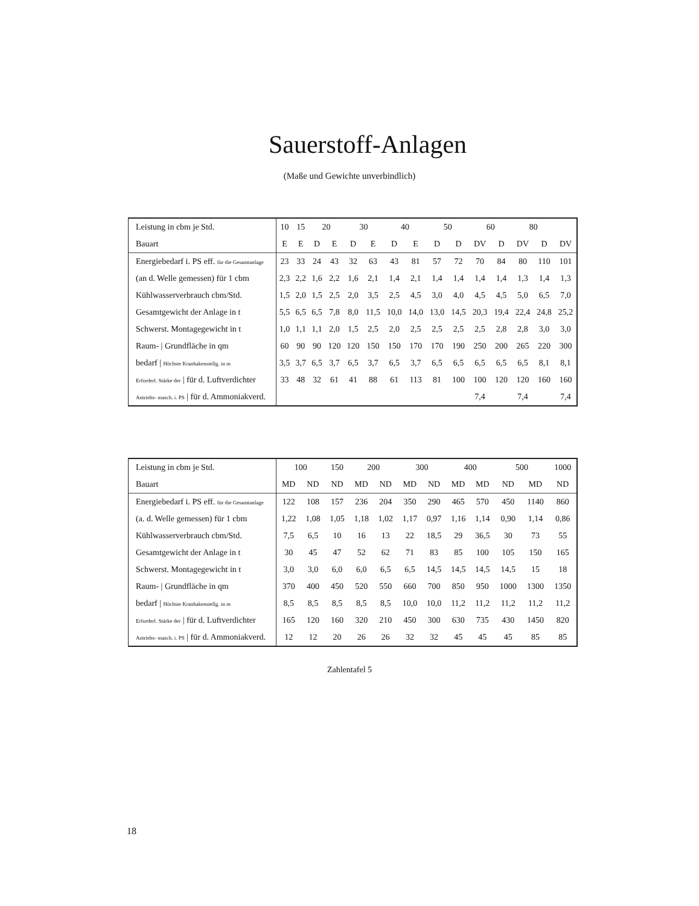Sauerstoff-Anlagen
(Maße und Gewichte unverbindlich)
| Leistung in cbm je Std. | 10 | 15 | 20 | | 30 | | 40 | | 50 | | 60 | | 80 | | |
| Bauart | E | E | D | E | D | E | D | E | D | D | DV | D | DV | D | DV |
| Energiebedarf i. PS eff. für die Gesamtanlage | 23 | 33 | 24 | 43 | 32 | 63 | 43 | 81 | 57 | 72 | 70 | 84 | 80 | 110 | 101 |
| (an d. Welle gemessen) für 1 cbm | 2,3 | 2,2 | 1,6 | 2,2 | 1,6 | 2,1 | 1,4 | 2,1 | 1,4 | 1,4 | 1,4 | 1,4 | 1,3 | 1,4 | 1,3 |
| Kühlwasserverbrauch cbm/Std. | 1,5 | 2,0 | 1,5 | 2,5 | 2,0 | 3,5 | 2,5 | 4,5 | 3,0 | 4,0 | 4,5 | 4,5 | 5,0 | 6,5 | 7,0 |
| Gesamtgewicht der Anlage in t | 5,5 | 6,5 | 6,5 | 7,8 | 8,0 | 11,5 | 10,0 | 14,0 | 13,0 | 14,5 | 20,3 | 19,4 | 22,4 | 24,8 | 25,2 |
| Schwerst. Montagegewicht in t | 1,0 | 1,1 | 1,1 | 2,0 | 1,5 | 2,5 | 2,0 | 2,5 | 2,5 | 2,5 | 2,5 | 2,8 | 2,8 | 3,0 | 3,0 |
| Raum- / Grundfläche in qm | 60 | 90 | 90 | 120 | 120 | 150 | 150 | 170 | 170 | 190 | 250 | 200 | 265 | 220 | 300 |
| bedarf / Höchste Kranhakenstellg. in m | 3,5 | 3,7 | 6,5 | 3,7 | 6,5 | 3,7 | 6,5 | 3,7 | 6,5 | 6,5 | 6,5 | 6,5 | 6,5 | 8,1 | 8,1 |
| Erforderl. Stärke der / für d. Luftverdichter | 33 | 48 | 32 | 61 | 41 | 88 | 61 | 113 | 81 | 100 | 100 | 120 | 120 | 160 | 160 |
| Antriebs- masch. i. PS / für d. Ammoniakverd. | | | | | | | | | | | 7,4 | | 7,4 | | 7,4 |
| Leistung in cbm je Std. | 100 | | 150 | 200 | | 300 | | 400 | | 500 | | 1000 |
| Bauart | MD | ND | ND | MD | ND | MD | ND | MD | MD | ND | MD | ND |
| Energiebedarf i. PS eff. für die Gesamtanlage | 122 | 108 | 157 | 236 | 204 | 350 | 290 | 465 | 570 | 450 | 1140 | 860 |
| (a. d. Welle gemessen) für 1 cbm | 1,22 | 1,08 | 1,05 | 1,18 | 1,02 | 1,17 | 0,97 | 1,16 | 1,14 | 0,90 | 1,14 | 0,86 |
| Kühlwasserverbrauch cbm/Std. | 7,5 | 6,5 | 10 | 16 | 13 | 22 | 18,5 | 29 | 36,5 | 30 | 73 | 55 |
| Gesamtgewicht der Anlage in t | 30 | 45 | 47 | 52 | 62 | 71 | 83 | 85 | 100 | 105 | 150 | 165 |
| Schwerst. Montagegewicht in t | 3,0 | 3,0 | 6,0 | 6,0 | 6,5 | 6,5 | 14,5 | 14,5 | 14,5 | 14,5 | 15 | 18 |
| Raum- / Grundfläche in qm | 370 | 400 | 450 | 520 | 550 | 660 | 700 | 850 | 950 | 1000 | 1300 | 1350 |
| bedarf / Höchste Kranhakenstellg. in m | 8,5 | 8,5 | 8,5 | 8,5 | 8,5 | 10,0 | 10,0 | 11,2 | 11,2 | 11,2 | 11,2 | 11,2 |
| Erforderl. Stärke der / für d. Luftverdichter | 165 | 120 | 160 | 320 | 210 | 450 | 300 | 630 | 735 | 430 | 1450 | 820 |
| Antriebs- masch. i. PS / für d. Ammoniakverd. | 12 | 12 | 20 | 26 | 26 | 32 | 32 | 45 | 45 | 45 | 85 | 85 |
Zahlentafel 5
18